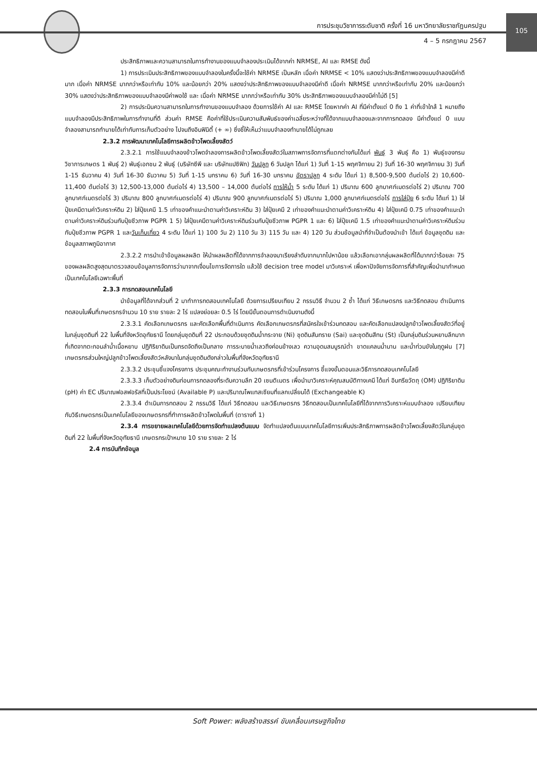105
การประชุมวิชาการระดับชาติ ครั้งที่ 16 มหาวิทยาลัยราชภัฏนครปฐม
4 – 5 กรกฎาคม 2567
ประสิทธิภาพและความสามารถในการทำงานของแบบจำลองประเมินได้จากค่า NRMSE, AI และ RMSE ดังนี้
1) การประเมินประสิทธิภาพของแบบจำลองในครั้งนี้จะใช้ค่า NRMSE เป็นหลัก เมื่อค่า NRMSE < 10% แสดงว่าประสิทธิภาพของแบบจำลองมีค่าดีมาก เมื่อค่า NRMSE มากกว่าหรือเท่ากับ 10% และน้อยกว่า 20% แสดงว่าประสิทธิภาพของแบบจำลองมีค่าดี เมื่อค่า NRMSE มากกว่าหรือเท่ากับ 20% และน้อยกว่า 30% แสดงว่าประสิทธิภาพของแบบจำลองมีค่าพอใช้ และ เมื่อค่า NRMSE มากกว่าหรือเท่ากับ 30% ประสิทธิภาพของแบบจำลองมีค่าไม่ดี [5]
2) การประมินความสามารถในการทำงานของแบบจำลอง ด้วยการใช้ค่า AI และ RMSE โดยหากค่า AI ที่มีค่าตั้งแต่ 0 ถึง 1 ค่าที่เข้าใกล้ 1 หมายถึง แบบจำลองมีประสิทธิภาพในการทำงานที่ดี ส่วนค่า RMSE คือค่าที่ใช้ประเมินความสัมพันธ์ของค่าเฉลี่ยระหว่างที่ได้จากแบบจำลองและจากการทดลอง มีค่าตั้งแต่ 0 แบบจำลองสามารถทำนายได้เท่ากับการเก็บตัวอย่าง ไปจนถึงอินฟินิตี้ (+ ∞) ซึ่งชี้ให้เห็นว่าแบบจำลองทำนายได้ไม่ถูกเลย
2.3.2 การพัฒนาเทคโนโลยีการผลิตข้าวโพดเลี้ยงสัตว์
2.3.2.1 การใช้แบบจำลองข้าวโพดจำลองการผลิตข้าวโพดเลี้ยงสัตว์ในสภาพการจัดการที่แตกต่างกันได้แก่ พันธุ์ 3 พันธุ์ คือ 1) พันธุ์ของกรมวิชาการเกษตร 1 พันธุ์ 2) พันธุ์เอกชน 2 พันธุ์ (บริษัทซีพี และ บริษัทแปซิฟิก) วันปลูก 6 วันปลูก ได้แก่ 1) วันที่ 1-15 พฤศจิกายน 2) วันที่ 16-30 พฤศจิกายน 3) วันที่ 1-15 ธันวาคม 4) วันที่ 16-30 ธันวาคม 5) วันที่ 1-15 มกราคม 6) วันที่ 16-30 มกราคม อัตราปลูก 4 ระดับ ได้แก่ 1) 8,500-9,500 ต้นต่อไร่ 2) 10,600-11,400 ต้นต่อไร่ 3) 12,500-13,000 ต้นต่อไร่ 4) 13,500 – 14,000 ต้นต่อไร่ การให้น้ำ 5 ระดับ ได้แก่ 1) ปริมาณ 600 ลูกบาศก์เมตรต่อไร่ 2) ปริมาณ 700 ลูกบาศก์เมตรต่อไร่ 3) ปริมาณ 800 ลูกบาศก์เมตรต่อไร่ 4) ปริมาณ 900 ลูกบาศก์เมตรต่อไร่ 5) ปริมาณ 1,000 ลูกบาศก์เมตรต่อไร่ การใส่ปุ๋ย 6 ระดับ ได้แก่ 1) ใส่ปุ๋ยเคมีตามค่าวิเคราะห์ดิน 2) ใส่ปุ๋ยเคมี 1.5 เท่าของคำแนะนำตามค่าวิเคราะห์ดิน 3) ใส่ปุ๋ยเคมี 2 เท่าของคำแนะนำตามค่าวิเคราะห์ดิน 4) ใส่ปุ๋ยเคมี 0.75 เท่าของคำแนะนำตามค่าวิเคราะห์ดินร่วมกับปุ๋ยชีวภาพ PGPR 1 5) ใส่ปุ๋ยเคมีตามค่าวิเคราะห์ดินร่วมกับปุ๋ยชีวภาพ PGPR 1 และ 6) ใส่ปุ๋ยเคมี 1.5 เท่าของคำแนะนำตามค่าวิเคราะห์ดินร่วมกับปุ๋ยชีวภาพ PGPR 1 และวันเก็บเกี่ยว 4 ระดับ ได้แก่ 1) 100 วัน 2) 110 วัน 3) 115 วัน และ 4) 120 วัน ส่วนข้อมูลนำที่จำเป็นต้องนำเข้า ได้แก่ ข้อมูลชุดดิน และข้อมูลสภาพภูมิอากาศ
2.3.2.2 การนำเข้าข้อมูลผลผลิต ให้นำผลผลิตที่ได้จากการจำลองมาเรียงลำดับจากมากไปหาน้อย แล้วเลือกเอากลุ่มผลผลิตที่ได้มากกว่าร้อยละ 75 ของผลผลิตสูงสุดมาตรวจสอบข้อมูลการจัดการว่ามาจากเงื่อนไขการจัดการใด แล้วใช้ decision tree model มาวิเคราะห์ เพื่อหาปัจจัยการจัดการที่สำคัญเพื่อนำมากำหนดเป็นเทคโนโลยีเฉพาะพื้นที่
2.3.3 การทดสอบเทคโนโลยี
นำข้อมูลที่ได้จากส่วนที่ 2 มาทำการทดสอบเทคโนโลยี ด้วยการเปรียบเทียบ 2 กรรมวิธี จำนวน 2 ซ้ำ ได้แก่ วิธีเกษตรกร และวิธีทดสอบ ดำเนินการทดสอบในพื้นที่เกษตรกรจำนวน 10 ราย รายละ 2 ไร่ แปลงย่อยละ 0.5 ไร่ โดยมีขั้นตอนการดำเนินงานดังนี้
2.3.3.1 คัดเลือกเกษตรกร และคัดเลือกพื้นที่ดำเนินการ คัดเลือกเกษตรกรที่สมัครใจเข้าร่วมทดสอบ และคัดเลือกแปลงปลูกข้าวโพดเลี้ยงสัตว์ที่อยู่ในกลุ่มชุดดินที่ 22 ในพื้นที่จังหวัดอุทัยธานี โดยกลุ่มชุดดินที่ 22 ประกอบด้วยชุดดินน้ำกระจาย (Ni) ชุดดินสันทราย (Sai) และชุดดินสีทน (St) เป็นกลุ่มดินร่วนหยาบลึกมากที่เกิดจากตะกอนลำน้ำเนื้อหยาบ ปฏิกิริยาดินเป็นกรดจัดถึงเป็นกลาง การระบายน้ำเลวถึงค่อนข้างเลว ความอุดมสมบูรณ์ต่ำ ขาดแคลนน้ำนาน และน้ำท่วมขังในฤดูฝน [7] เกษตรกรส่วนใหญ่ปลูกข้าวโพดเลี้ยงสัตว์หลังนาในกลุ่มชุดดินดังกล่าวในพื้นที่จังหวัดอุทัยธานี
2.3.3.2 ประชุมชี้แจงโครงการ ประชุมคณะทำงานร่วมกับเกษตรกรที่เข้าร่วมโครงการ ชี้แจงขั้นตอนและวิธีการทดสอบเทคโนโลยี
2.3.3.3 เก็บตัวอย่างดินก่อนการทดลองที่ระดับความลึก 20 เซนติเมตร เพื่อนำมาวิเคราะห์คุณสมบัติทางเคมี ได้แก่ อินทรียวัตถุ (OM) ปฏิกิริยาดิน (pH) ค่า EC ปริมาณฟอสฟอรัสที่เป็นประโยชน์ (Available P) และปริมาณโพแทสเซียมที่แลกเปลี่ยนได้ (Exchangeable K)
2.3.3.4 ดำเนินการทดสอบ 2 กรรมวิธี ได้แก่ วิธีทดสอบ และวิธีเกษตรกร วิธีทดสอบเป็นเทคโนโลยีที่ได้จากการวิเคราะห์แบบจำลอง เปรียบเทียบกับวิธีเกษตรกรเป็นเทคโนโลยีของเกษตรกรที่ทำการผลิตข้าวโพดในพื้นที่ (ตารางที่ 1)
2.3.4 การขยายผลเทคโนโลยีด้วยการจัดทำแปลงต้นแบบ จัดทำแปลงต้นแบบเทคโนโลยีการเพิ่มประสิทธิภาพการผลิตข้าวโพดเลี้ยงสัตว์ในกลุ่มชุดดินที่ 22 ในพื้นที่จังหวัดอุทัยธานี เกษตรกรเป้าหมาย 10 ราย รายละ 2 ไร่
2.4 การบันทึกข้อมูล
Soft Power: พลังสร้างสรรค์ ขับเคลื่อนเศรษฐกิจไทย